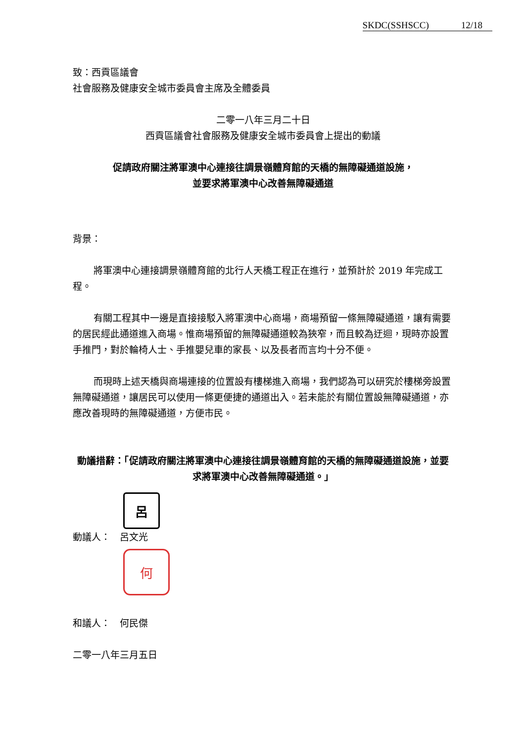SKDC(SSHSCC) 12/18
致：西貢區議會
社會服務及健康安全城市委員會主席及全體委員
二零一八年三月二十日
西貢區議會社會服務及健康安全城市委員會上提出的動議
促請政府關注將軍澳中心連接往調景嶺體育館的天橋的無障礙通道設施，
並要求將軍澳中心改善無障礙通道
背景：
將軍澳中心連接調景嶺體育館的北行人天橋工程正在進行，並預計於 2019 年完成工程。
有關工程其中一邊是直接接駁入將軍澳中心商場，商場預留一條無障礙通道，讓有需要的居民經此通道進入商場。惟商場預留的無障礙通道較為狹窄，而且較為迂迴，現時亦設置手推門，對於輪椅人士、手推嬰兒車的家長、以及長者而言均十分不便。
而現時上述天橋與商場連接的位置設有樓梯進入商場，我們認為可以研究於樓梯旁設置無障礙通道，讓居民可以使用一條更便捷的通道出入。若未能於有關位置設無障礙通道，亦應改善現時的無障礙通道，方便市民。
動議措辭：「促請政府關注將軍澳中心連接往調景嶺體育館的天橋的無障礙通道設施，並要求將軍澳中心改善無障礙通道。」
呂
動議人：　呂文光
何
和議人：　何民傑
二零一八年三月五日